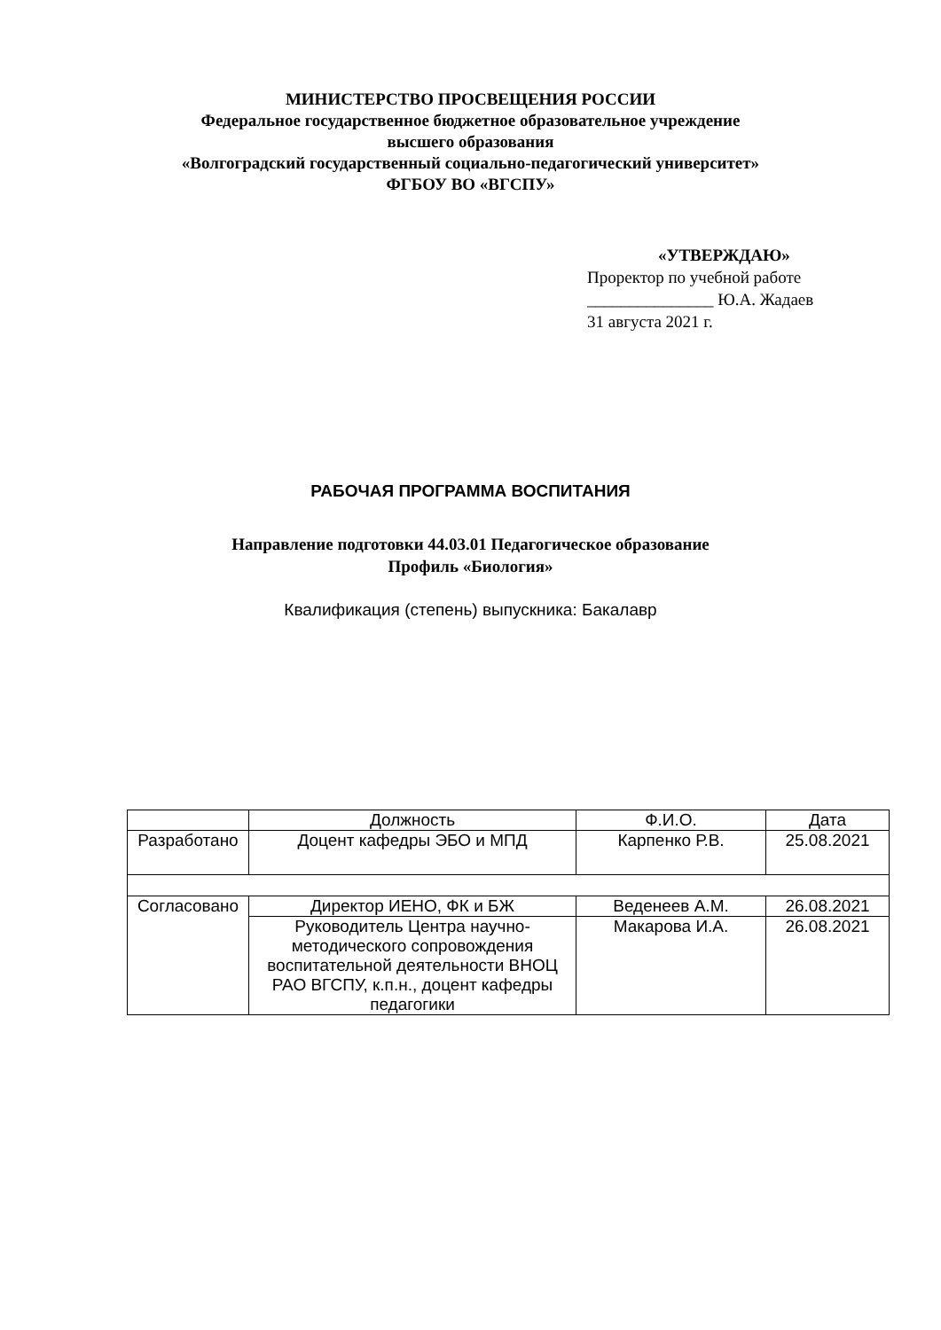МИНИСТЕРСТВО ПРОСВЕЩЕНИЯ РОССИИ
Федеральное государственное бюджетное образовательное учреждение
высшего образования
«Волгоградский государственный социально-педагогический университет»
ФГБОУ ВО «ВГСПУ»
«УТВЕРЖДАЮ»
Проректор по учебной работе
_______________ Ю.А. Жадаев
31 августа 2021 г.
РАБОЧАЯ ПРОГРАММА ВОСПИТАНИЯ
Направление подготовки 44.03.01 Педагогическое образование
Профиль «Биология»
Квалификация (степень) выпускника: Бакалавр
| | Должность | Ф.И.О. | Дата |
| --- | --- | --- | --- |
| Разработано | Доцент кафедры ЭБО и МПД | Карпенко Р.В. | 25.08.2021 |
| Согласовано | Директор ИЕНО, ФК и БЖ | Веденеев А.М. | 26.08.2021 |
| | Руководитель Центра научно-методического сопровождения воспитательной деятельности ВНОЦ РАО ВГСПУ, к.п.н., доцент кафедры педагогики | Макарова И.А. | 26.08.2021 |